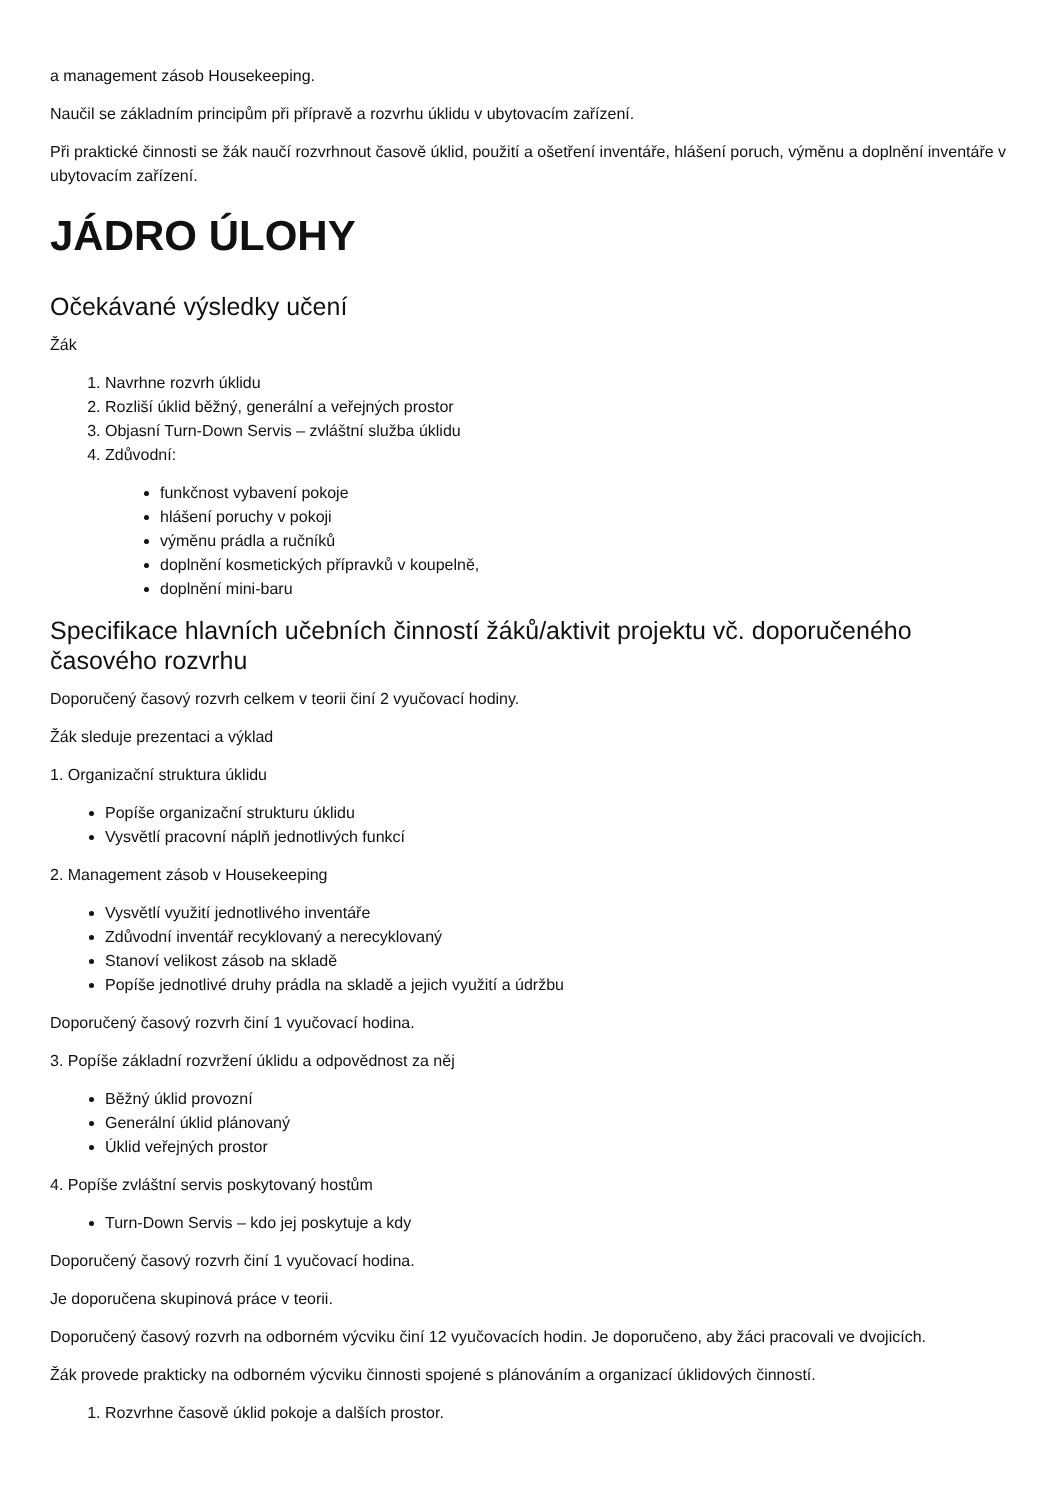a management zásob Housekeeping.
Naučil se základním principům při přípravě a rozvrhu úklidu v ubytovacím zařízení.
Při praktické činnosti se žák naučí rozvrhnout časově úklid, použití a ošetření inventáře, hlášení poruch, výměnu a doplnění inventáře v ubytovacím zařízení.
JÁDRO ÚLOHY
Očekávané výsledky učení
Žák
1. Navrhne rozvrh úklidu
2. Rozliší úklid běžný, generální a veřejných prostor
3. Objasní Turn-Down Servis – zvláštní služba úklidu
4. Zdůvodní:
funkčnost vybavení pokoje
hlášení poruchy v pokoji
výměnu prádla a ručníků
doplnění kosmetických přípravků v koupelně,
doplnění mini-baru
Specifikace hlavních učebních činností žáků/aktivit projektu vč. doporučeného časového rozvrhu
Doporučený časový rozvrh celkem v teorii činí 2 vyučovací hodiny.
Žák sleduje prezentaci a výklad
1. Organizační struktura úklidu
Popíše organizační strukturu úklidu
Vysvětlí pracovní náplň jednotlivých funkcí
2. Management zásob v Housekeeping
Vysvětlí využití jednotlivého inventáře
Zdůvodní inventář recyklovaný a nerecyklovaný
Stanoví velikost zásob na skladě
Popíše jednotlivé druhy prádla na skladě a jejich využití a údržbu
Doporučený časový rozvrh činí 1 vyučovací hodina.
3. Popíše základní rozvržení úklidu a odpovědnost za něj
Běžný úklid provozní
Generální úklid plánovaný
Úklid veřejných prostor
4. Popíše zvláštní servis poskytovaný hostům
Turn-Down Servis – kdo jej poskytuje a kdy
Doporučený časový rozvrh činí 1 vyučovací hodina.
Je doporučena skupinová práce v teorii.
Doporučený časový rozvrh na odborném výcviku činí 12 vyučovacích hodin. Je doporučeno, aby žáci pracovali ve dvojicích.
Žák provede prakticky na odborném výcviku činnosti spojené s plánováním a organizací úklidových činností.
1. Rozvrhne časově úklid pokoje a dalších prostor.